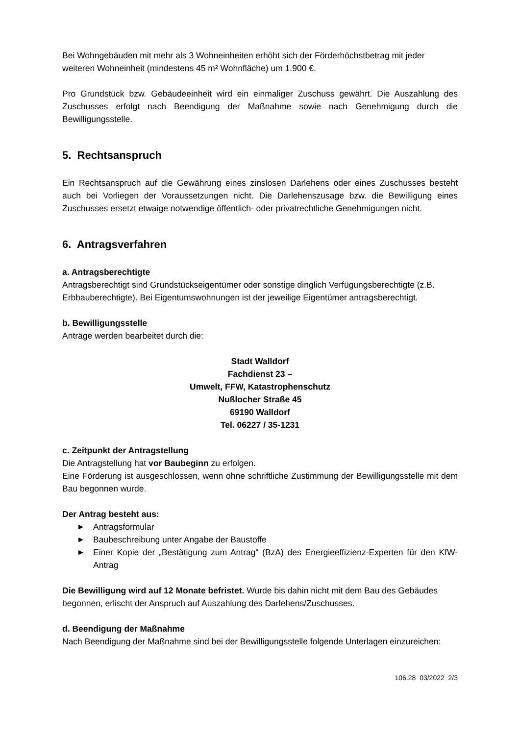Bei Wohngebäuden mit mehr als 3 Wohneinheiten erhöht sich der Förderhöchstbetrag mit jeder weiteren Wohneinheit (mindestens 45 m² Wohnfläche) um 1.900 €.
Pro Grundstück bzw. Gebäudeeinheit wird ein einmaliger Zuschuss gewährt. Die Auszahlung des Zuschusses erfolgt nach Beendigung der Maßnahme sowie nach Genehmigung durch die Bewilligungsstelle.
5. Rechtsanspruch
Ein Rechtsanspruch auf die Gewährung eines zinslosen Darlehens oder eines Zuschusses besteht auch bei Vorliegen der Voraussetzungen nicht. Die Darlehenszusage bzw. die Bewilligung eines Zuschusses ersetzt etwaige notwendige öffentlich- oder privatrechtliche Genehmigungen nicht.
6. Antragsverfahren
a. Antragsberechtigte
Antragsberechtigt sind Grundstückseigentümer oder sonstige dinglich Verfügungsberechtigte (z.B. Erbbauberechtigte). Bei Eigentumswohnungen ist der jeweilige Eigentümer antragsberechtigt.
b. Bewilligungsstelle
Anträge werden bearbeitet durch die:
Stadt Walldorf
Fachdienst 23 –
Umwelt, FFW, Katastrophenschutz
Nußlocher Straße 45
69190 Walldorf
Tel. 06227 / 35-1231
c. Zeitpunkt der Antragstellung
Die Antragstellung hat vor Baubeginn zu erfolgen.
Eine Förderung ist ausgeschlossen, wenn ohne schriftliche Zustimmung der Bewilligungsstelle mit dem Bau begonnen wurde.
Der Antrag besteht aus:
▶ Antragsformular
▶ Baubeschreibung unter Angabe der Baustoffe
▶ Einer Kopie der „Bestätigung zum Antrag“ (BzA) des Energieeffizienz-Experten für den KfW-Antrag
Die Bewilligung wird auf 12 Monate befristet. Wurde bis dahin nicht mit dem Bau des Gebäudes begonnen, erlischt der Anspruch auf Auszahlung des Darlehens/Zuschusses.
d. Beendigung der Maßnahme
Nach Beendigung der Maßnahme sind bei der Bewilligungsstelle folgende Unterlagen einzureichen:
106.28 03/2022 2/3